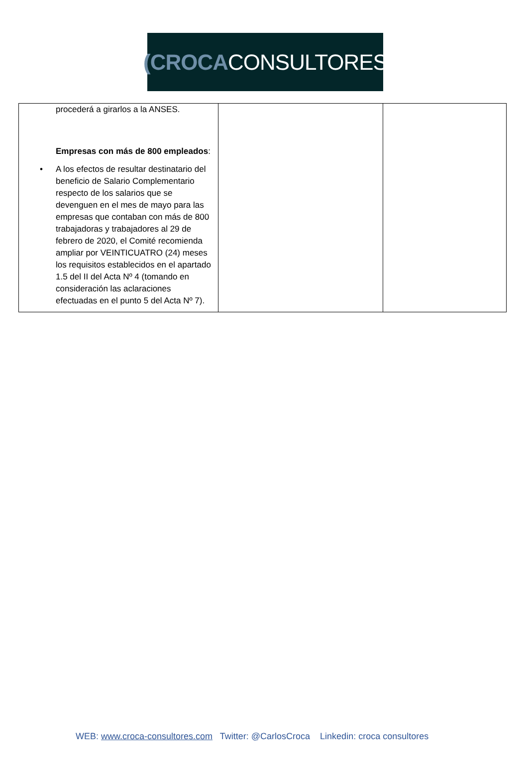(CROCA CONSULTORES
| procederá a girarlos a la ANSES. Empresas con más de 800 empleados : • A los efectos de resultar destinatario del beneficio de Salario Complementario respecto de los salarios que se devenguen en el mes de mayo para las empresas que contaban con más de 800 trabajadoras y trabajadores al 29 de febrero de 2020, el Comité recomienda ampliar por VEINTICUATRO (24) meses los requisitos establecidos en el apartado 1.5 del II del Acta Nº 4 (tomando en consideración las aclaraciones efectuadas en el punto 5 del Acta Nº 7). | | |
WEB: www.croca-consultores.com Twitter: @CarlosCroca Linkedin: croca consultores